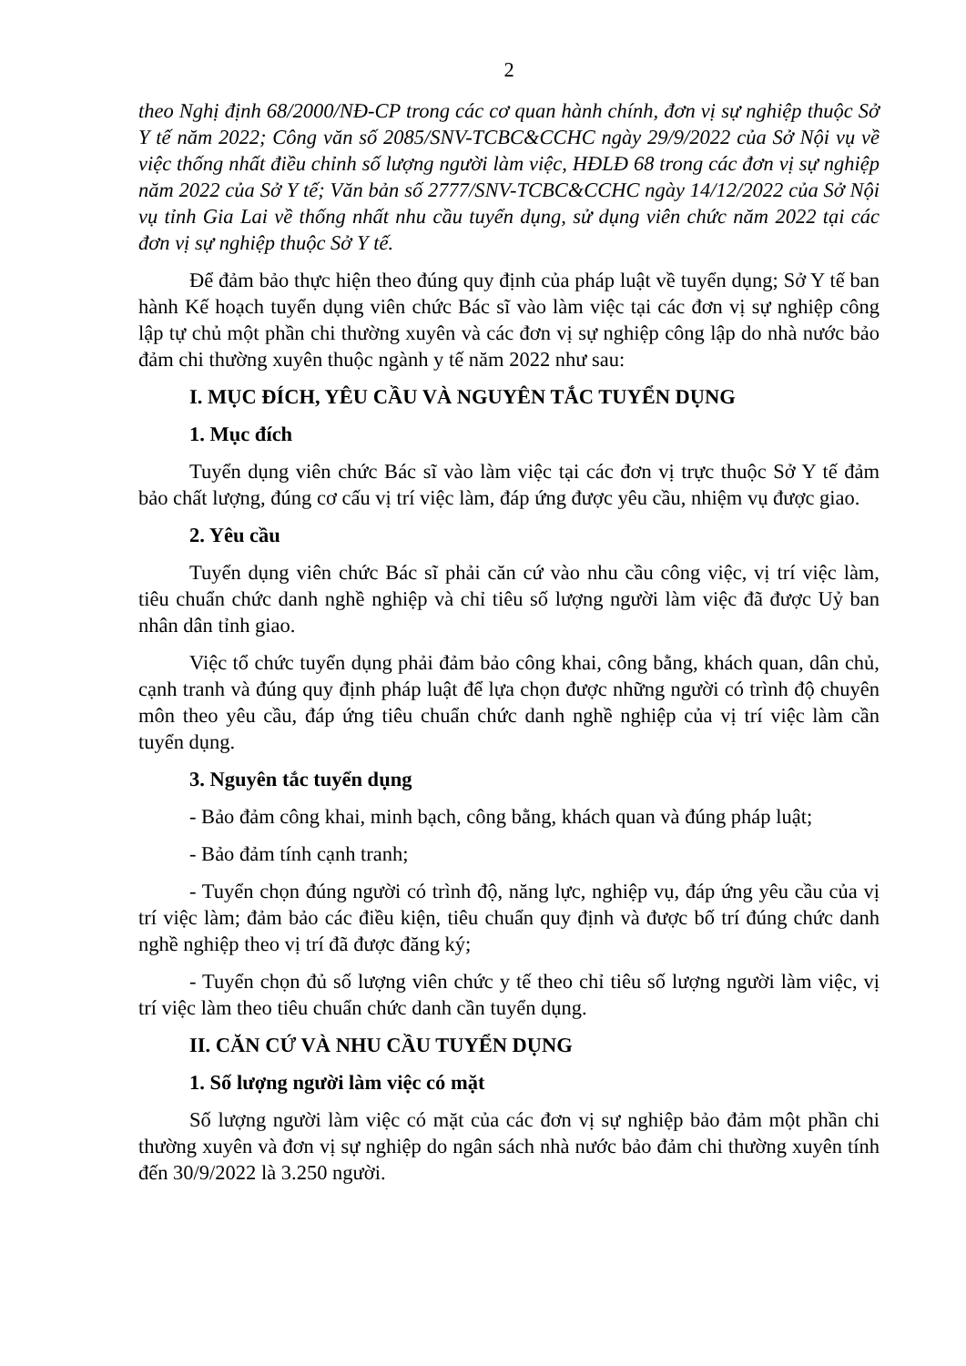2
theo Nghị định 68/2000/NĐ-CP trong các cơ quan hành chính, đơn vị sự nghiệp thuộc Sở Y tế năm 2022; Công văn số 2085/SNV-TCBC&CCHC ngày 29/9/2022 của Sở Nội vụ về việc thống nhất điều chỉnh số lượng người làm việc, HĐLĐ 68 trong các đơn vị sự nghiệp năm 2022 của Sở Y tế; Văn bản số 2777/SNV-TCBC&CCHC ngày 14/12/2022 của Sở Nội vụ tỉnh Gia Lai về thống nhất nhu cầu tuyển dụng, sử dụng viên chức năm 2022 tại các đơn vị sự nghiệp thuộc Sở Y tế.
Để đảm bảo thực hiện theo đúng quy định của pháp luật về tuyển dụng; Sở Y tế ban hành Kế hoạch tuyển dụng viên chức Bác sĩ vào làm việc tại các đơn vị sự nghiệp công lập tự chủ một phần chi thường xuyên và các đơn vị sự nghiệp công lập do nhà nước bảo đảm chi thường xuyên thuộc ngành y tế năm 2022 như sau:
I. MỤC ĐÍCH, YÊU CẦU VÀ NGUYÊN TẮC TUYỂN DỤNG
1. Mục đích
Tuyển dụng viên chức Bác sĩ vào làm việc tại các đơn vị trực thuộc Sở Y tế đảm bảo chất lượng, đúng cơ cấu vị trí việc làm, đáp ứng được yêu cầu, nhiệm vụ được giao.
2. Yêu cầu
Tuyển dụng viên chức Bác sĩ phải căn cứ vào nhu cầu công việc, vị trí việc làm, tiêu chuẩn chức danh nghề nghiệp và chỉ tiêu số lượng người làm việc đã được Uỷ ban nhân dân tỉnh giao.
Việc tổ chức tuyển dụng phải đảm bảo công khai, công bằng, khách quan, dân chủ, cạnh tranh và đúng quy định pháp luật để lựa chọn được những người có trình độ chuyên môn theo yêu cầu, đáp ứng tiêu chuẩn chức danh nghề nghiệp của vị trí việc làm cần tuyển dụng.
3. Nguyên tắc tuyển dụng
- Bảo đảm công khai, minh bạch, công bằng, khách quan và đúng pháp luật;
- Bảo đảm tính cạnh tranh;
- Tuyển chọn đúng người có trình độ, năng lực, nghiệp vụ, đáp ứng yêu cầu của vị trí việc làm; đảm bảo các điều kiện, tiêu chuẩn quy định và được bố trí đúng chức danh nghề nghiệp theo vị trí đã được đăng ký;
- Tuyển chọn đủ số lượng viên chức y tế theo chỉ tiêu số lượng người làm việc, vị trí việc làm theo tiêu chuẩn chức danh cần tuyển dụng.
II. CĂN CỨ VÀ NHU CẦU TUYỂN DỤNG
1. Số lượng người làm việc có mặt
Số lượng người làm việc có mặt của các đơn vị sự nghiệp bảo đảm một phần chi thường xuyên và đơn vị sự nghiệp do ngân sách nhà nước bảo đảm chi thường xuyên tính đến 30/9/2022 là 3.250 người.